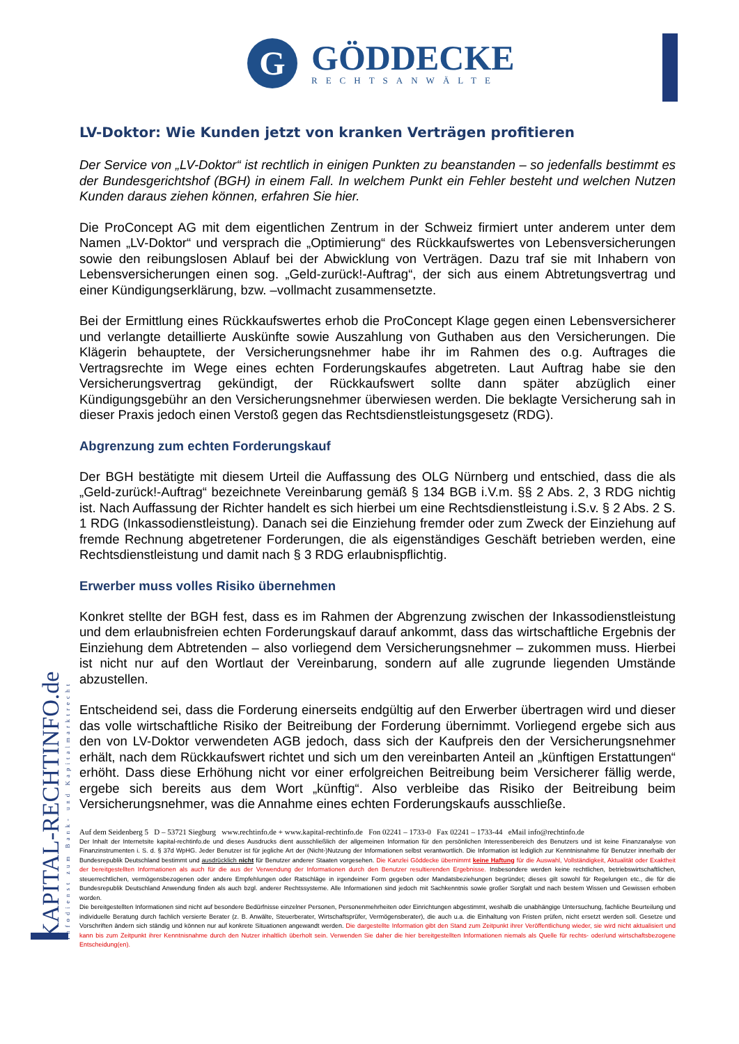G
GÖDDECKE
RECHTSANWÄLTE
KAPITAL-RECHTINFO.de
Infodienst zum Bank- und Kapitalmarktrecht
LV-Doktor: Wie Kunden jetzt von kranken Verträgen profitieren
Der Service von „LV-Doktor“ ist rechtlich in einigen Punkten zu beanstanden – so jedenfalls bestimmt es der Bundesgerichtshof (BGH) in einem Fall. In welchem Punkt ein Fehler besteht und welchen Nutzen Kunden daraus ziehen können, erfahren Sie hier.
Die ProConcept AG mit dem eigentlichen Zentrum in der Schweiz firmiert unter anderem unter dem Namen „LV-Doktor“ und versprach die „Optimierung“ des Rückkaufswertes von Lebensversicherungen sowie den reibungslosen Ablauf bei der Abwicklung von Verträgen. Dazu traf sie mit Inhabern von Lebensversicherungen einen sog. „Geld-zurück!-Auftrag“, der sich aus einem Abtretungsvertrag und einer Kündigungserklärung, bzw. –vollmacht zusammensetzte.
Bei der Ermittlung eines Rückkaufswertes erhob die ProConcept Klage gegen einen Lebensversicherer und verlangte detaillierte Auskünfte sowie Auszahlung von Guthaben aus den Versicherungen. Die Klägerin behauptete, der Versicherungsnehmer habe ihr im Rahmen des o.g. Auftrages die Vertragsrechte im Wege eines echten Forderungskaufes abgetreten. Laut Auftrag habe sie den Versicherungsvertrag gekündigt, der Rückkaufswert sollte dann später abzüglich einer Kündigungsgebühr an den Versicherungsnehmer überwiesen werden. Die beklagte Versicherung sah in dieser Praxis jedoch einen Verstoß gegen das Rechtsdienstleistungsgesetz (RDG).
Abgrenzung zum echten Forderungskauf
Der BGH bestätigte mit diesem Urteil die Auffassung des OLG Nürnberg und entschied, dass die als „Geld-zurück!-Auftrag“ bezeichnete Vereinbarung gemäß § 134 BGB i.V.m. §§ 2 Abs. 2, 3 RDG nichtig ist. Nach Auffassung der Richter handelt es sich hierbei um eine Rechtsdienstleistung i.S.v. § 2 Abs. 2 S. 1 RDG (Inkassodienstleistung). Danach sei die Einziehung fremder oder zum Zweck der Einziehung auf fremde Rechnung abgetretener Forderungen, die als eigenständiges Geschäft betrieben werden, eine Rechtsdienstleistung und damit nach § 3 RDG erlaubnispflichtig.
Erwerber muss volles Risiko übernehmen
Konkret stellte der BGH fest, dass es im Rahmen der Abgrenzung zwischen der Inkassodienstleistung und dem erlaubnisfreien echten Forderungskauf darauf ankommt, dass das wirtschaftliche Ergebnis der Einziehung dem Abtretenden – also vorliegend dem Versicherungsnehmer – zukommen muss. Hierbei ist nicht nur auf den Wortlaut der Vereinbarung, sondern auf alle zugrunde liegenden Umstände abzustellen.
Entscheidend sei, dass die Forderung einerseits endgültig auf den Erwerber übertragen wird und dieser das volle wirtschaftliche Risiko der Beitreibung der Forderung übernimmt. Vorliegend ergebe sich aus den von LV-Doktor verwendeten AGB jedoch, dass sich der Kaufpreis den der Versicherungsnehmer erhält, nach dem Rückkaufswert richtet und sich um den vereinbarten Anteil an „künftigen Erstattungen“ erhöht. Dass diese Erhöhung nicht vor einer erfolgreichen Beitreibung beim Versicherer fällig werde, ergebe sich bereits aus dem Wort „künftig“. Also verbleibe das Risiko der Beitreibung beim Versicherungsnehmer, was die Annahme eines echten Forderungskaufs ausschließe.
Auf dem Seidenberg 5 D – 53721 Siegburg www.rechtinfo.de + www.kapital-rechtinfo.de Fon 02241 – 1733-0 Fax 02241 – 1733-44 eMail info@rechtinfo.de
Der Inhalt der Internetsite kapital-rechtinfo.de und dieses Ausdrucks dient ausschließlich der allgemeinen Information für den persönlichen Interessenbereich des Benutzers und ist keine Finanzanalyse von Finanzinstrumenten i. S. d. § 37d WpHG. Jeder Benutzer ist für jegliche Art der (Nicht-)Nutzung der Informationen selbst verantwortlich. Die Information ist lediglich zur Kenntnisnahme für Benutzer innerhalb der Bundesrepublik Deutschland bestimmt und ausdrücklich nicht für Benutzer anderer Staaten vorgesehen. Die Kanzlei Göddecke übernimmt keine Haftung für die Auswahl, Vollständigkeit, Aktualität oder Exaktheit der bereitgestellten Informationen als auch für die aus der Verwendung der Informationen durch den Benutzer resultierenden Ergebnisse. Insbesondere werden keine rechtlichen, betriebswirtschaftlichen, steuerrechtlichen, vermögensbezogenen oder andere Empfehlungen oder Ratschläge in irgendeiner Form gegeben oder Mandatsbeziehungen begründet; dieses gilt sowohl für Regelungen etc., die für die Bundesrepublik Deutschland Anwendung finden als auch bzgl. anderer Rechtssysteme. Alle Informationen sind jedoch mit Sachkenntnis sowie großer Sorgfalt und nach bestem Wissen und Gewissen erhoben worden.
Die bereitgestellten Informationen sind nicht auf besondere Bedürfnisse einzelner Personen, Personenmehrheiten oder Einrichtungen abgestimmt, weshalb die unabhängige Untersuchung, fachliche Beurteilung und individuelle Beratung durch fachlich versierte Berater (z. B. Anwälte, Steuerberater, Wirtschaftsprüfer, Vermögensberater), die auch u.a. die Einhaltung von Fristen prüfen, nicht ersetzt werden soll. Gesetze und Vorschriften ändern sich ständig und können nur auf konkrete Situationen angewandt werden. Die dargestellte Information gibt den Stand zum Zeitpunkt ihrer Veröffentlichung wieder, sie wird nicht aktualisiert und kann bis zum Zeitpunkt ihrer Kenntnisnahme durch den Nutzer inhaltlich überholt sein. Verwenden Sie daher die hier bereitgestellten Informationen niemals als Quelle für rechts- oder/und wirtschaftsbezogene Entscheidung(en).